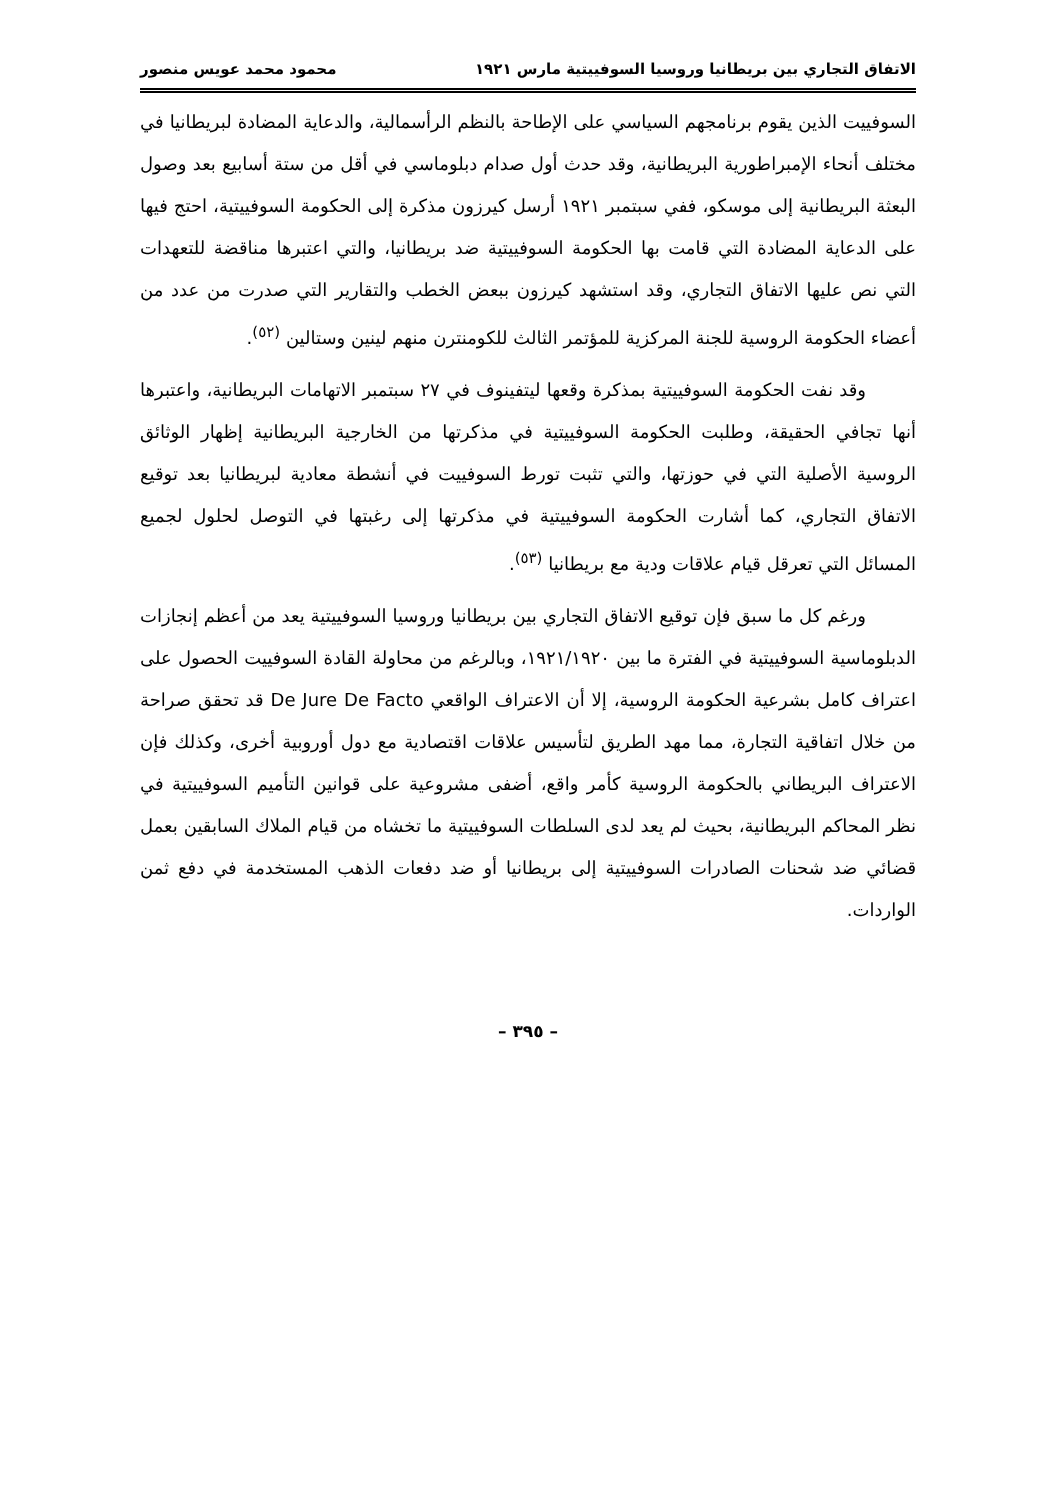الاتفاق التجاري بين بريطانيا وروسيا السوفييتية مارس ١٩٢١ محمود محمد عويس منصور
السوفييت الذين يقوم برنامجهم السياسي على الإطاحة بالنظم الرأسمالية، والدعاية المضادة لبريطانيا في مختلف أنحاء الإمبراطورية البريطانية، وقد حدث أول صدام دبلوماسي في أقل من ستة أسابيع بعد وصول البعثة البريطانية إلى موسكو، ففي سبتمبر ١٩٢١ أرسل كيرزون مذكرة إلى الحكومة السوفييتية، احتج فيها على الدعاية المضادة التي قامت بها الحكومة السوفييتية ضد بريطانيا، والتي اعتبرها مناقضة للتعهدات التي نص عليها الاتفاق التجاري، وقد استشهد كيرزون ببعض الخطب والتقارير التي صدرت من عدد من أعضاء الحكومة الروسية للجنة المركزية للمؤتمر الثالث للكومنترن منهم لينين وستالين <sup>(٥٢)</sup>.
وقد نفت الحكومة السوفييتية بمذكرة وقعها ليتفينوف في ٢٧ سبتمبر الاتهامات البريطانية، واعتبرها أنها تجافي الحقيقة، وطلبت الحكومة السوفييتية في مذكرتها من الخارجية البريطانية إظهار الوثائق الروسية الأصلية التي في حوزتها، والتي تثبت تورط السوفييت في أنشطة معادية لبريطانيا بعد توقيع الاتفاق التجاري، كما أشارت الحكومة السوفييتية في مذكرتها إلى رغبتها في التوصل لحلول لجميع المسائل التي تعرقل قيام علاقات ودية مع بريطانيا <sup>(٥٣)</sup>.
ورغم كل ما سبق فإن توقيع الاتفاق التجاري بين بريطانيا وروسيا السوفييتية يعد من أعظم إنجازات الدبلوماسية السوفييتية في الفترة ما بين ١٩٢١/١٩٢٠، وبالرغم من محاولة القادة السوفييت الحصول على اعتراف كامل بشرعية الحكومة الروسية، إلا أن الاعتراف الواقعي De Jure De Facto قد تحقق صراحة من خلال اتفاقية التجارة، مما مهد الطريق لتأسيس علاقات اقتصادية مع دول أوروبية أخرى، وكذلك فإن الاعتراف البريطاني بالحكومة الروسية كأمر واقع، أضفى مشروعية على قوانين التأميم السوفييتية في نظر المحاكم البريطانية، بحيث لم يعد لدى السلطات السوفييتية ما تخشاه من قيام الملاك السابقين بعمل قضائي ضد شحنات الصادرات السوفييتية إلى بريطانيا أو ضد دفعات الذهب المستخدمة في دفع ثمن الواردات.
– ٣٩٥ –